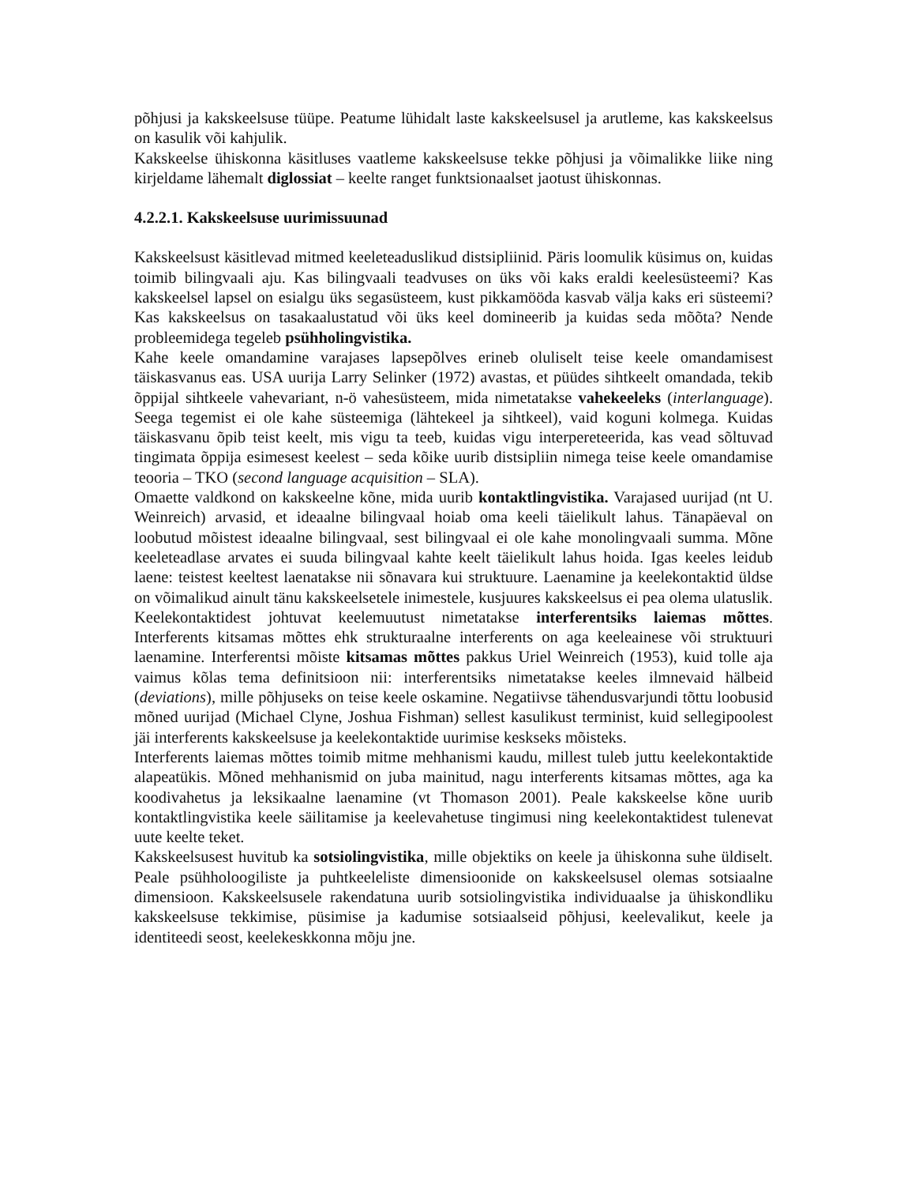põhjusi ja kakskeelsuse tüüpe. Peatume lühidalt laste kakskeelsusel ja arutleme, kas kakskeelsus on kasulik või kahjulik.
Kakskeelse ühiskonna käsitluses vaatleme kakskeelsuse tekke põhjusi ja võimalikke liike ning kirjeldame lähemalt diglossiat – keelte ranget funktsionaalset jaotust ühiskonnas.
4.2.2.1. Kakskeelsuse uurimissuunad
Kakskeelsust käsitlevad mitmed keeleteaduslikud distsipliinid. Päris loomulik küsimus on, kuidas toimib bilingvaali aju. Kas bilingvaali teadvuses on üks või kaks eraldi keelesüsteemi? Kas kakskeelsel lapsel on esialgu üks segasüsteem, kust pikkamööda kasvab välja kaks eri süsteemi? Kas kakskeelsus on tasakaalustatud või üks keel domineerib ja kuidas seda mõõta? Nende probleemidega tegeleb psühholingvistika.
Kahe keele omandamine varajases lapsepõlves erineb oluliselt teise keele omandamisest täiskasvanus eas. USA uurija Larry Selinker (1972) avastas, et püüdes sihtkeelt omandada, tekib õppijal sihtkeele vahevariant, n-ö vahesüsteem, mida nimetatakse vahekeeleks (interlanguage). Seega tegemist ei ole kahe süsteemiga (lähtekeel ja sihtkeel), vaid koguni kolmega. Kuidas täiskasvanu õpib teist keelt, mis vigu ta teeb, kuidas vigu interpereteerida, kas vead sõltuvad tingimata õppija esimesest keelest – seda kõike uurib distsipliin nimega teise keele omandamise teooria – TKO (second language acquisition – SLA).
Omaette valdkond on kakskeelne kõne, mida uurib kontaktlingvistika. Varajased uurijad (nt U. Weinreich) arvasid, et ideaalne bilingvaal hoiab oma keeli täielikult lahus. Tänapäeval on loobutud mõistest ideaalne bilingvaal, sest bilingvaal ei ole kahe monolingvaali summa. Mõne keeleteadlase arvates ei suuda bilingvaal kahte keelt täielikult lahus hoida. Igas keeles leidub laene: teistest keeltest laenatakse nii sõnavara kui struktuure. Laenamine ja keelekontaktid üldse on võimalikud ainult tänu kakskeelsetele inimestele, kusjuures kakskeelsus ei pea olema ulatuslik. Keelekontaktidest johtuvat keelemuutust nimetatakse interferentsiks laiemas mõttes. Interferents kitsamas mõttes ehk strukturaalne interferents on aga keeleainese või struktuuri laenamine. Interferentsi mõiste kitsamas mõttes pakkus Uriel Weinreich (1953), kuid tolle aja vaimus kõlas tema definitsioon nii: interferentsiks nimetatakse keeles ilmnevaid hälbeid (deviations), mille põhjuseks on teise keele oskamine. Negatiivse tähendusvarjundi tõttu loobusid mõned uurijad (Michael Clyne, Joshua Fishman) sellest kasulikust terminist, kuid sellegipoolest jäi interferents kakskeelsuse ja keelekontaktide uurimise keskseks mõisteks.
Interferents laiemas mõttes toimib mitme mehhanismi kaudu, millest tuleb juttu keelekontaktide alapeatükis. Mõned mehhanismid on juba mainitud, nagu interferents kitsamas mõttes, aga ka koodivahetus ja leksikaalne laenamine (vt Thomason 2001). Peale kakskeelse kõne uurib kontaktlingvistika keele säilitamise ja keelevahetuse tingimusi ning keelekontaktidest tulenevat uute keelte teket.
Kakskeelsusest huvitub ka sotsiolingvistika, mille objektiks on keele ja ühiskonna suhe üldiselt. Peale psühholoogiliste ja puhtkeeleliste dimensioonide on kakskeelsusel olemas sotsiaalne dimensioon. Kakskeelsusele rakendatuna uurib sotsiolingvistika individuaalse ja ühiskondliku kakskeelsuse tekkimise, püsimise ja kadumise sotsiaalseid põhjusi, keelevalikut, keele ja identiteedi seost, keelekeskkonna mõju jne.